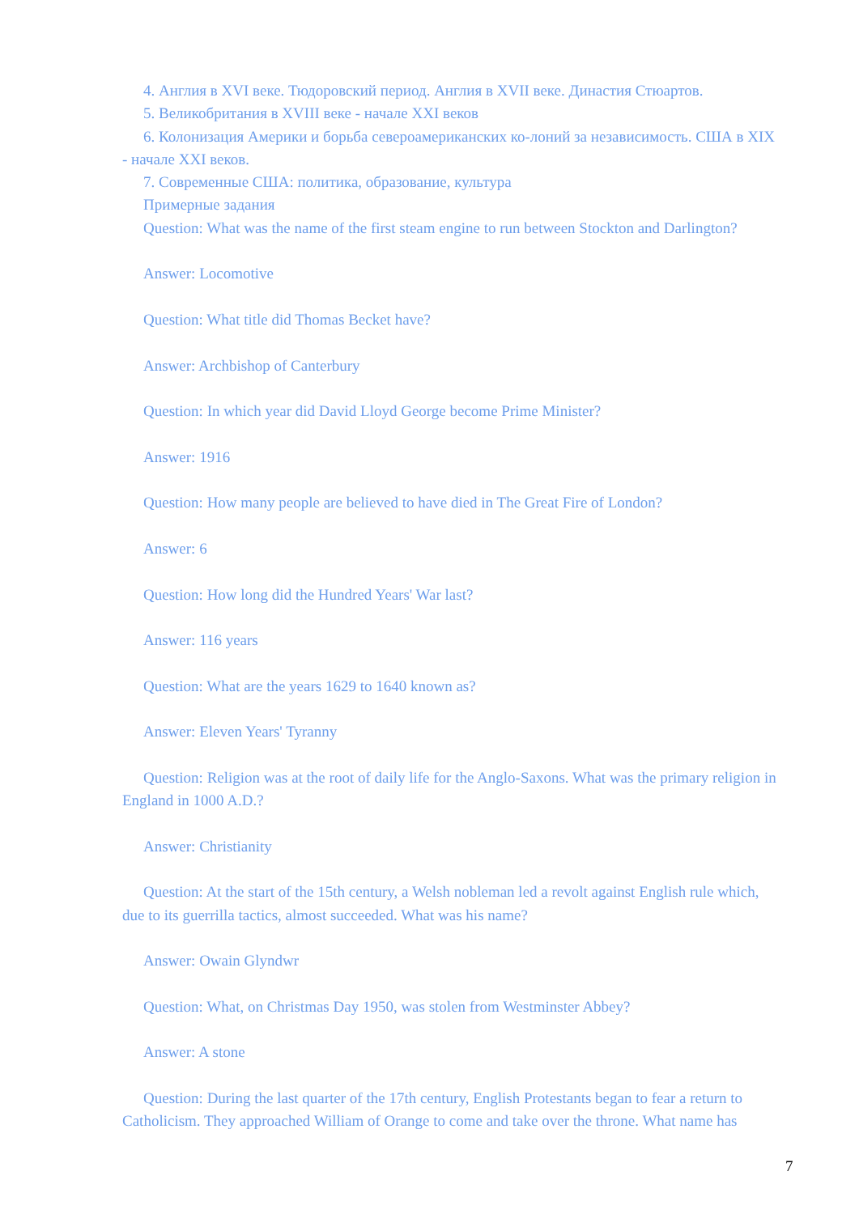4. Англия в XVI веке. Тюдоровский период. Англия в XVII веке. Династия Стюартов.
5. Великобритания в XVIII веке - начале XXI веков
6. Колонизация Америки и борьба североамериканских ко-лоний за независимость. США в XIX - начале XXI веков.
7. Современные США: политика, образование, культура
Примерные задания
Question: What was the name of the first steam engine to run between Stockton and Darlington?
Answer: Locomotive
Question: What title did Thomas Becket have?
Answer: Archbishop of Canterbury
Question: In which year did David Lloyd George become Prime Minister?
Answer: 1916
Question: How many people are believed to have died in The Great Fire of London?
Answer: 6
Question: How long did the Hundred Years' War last?
Answer: 116 years
Question: What are the years 1629 to 1640 known as?
Answer: Eleven Years' Tyranny
Question: Religion was at the root of daily life for the Anglo-Saxons. What was the primary religion in England in 1000 A.D.?
Answer: Christianity
Question: At the start of the 15th century, a Welsh nobleman led a revolt against English rule which, due to its guerrilla tactics, almost succeeded. What was his name?
Answer: Owain Glyndwr
Question: What, on Christmas Day 1950, was stolen from Westminster Abbey?
Answer: A stone
Question: During the last quarter of the 17th century, English Protestants began to fear a return to Catholicism. They approached William of Orange to come and take over the throne. What name has
7